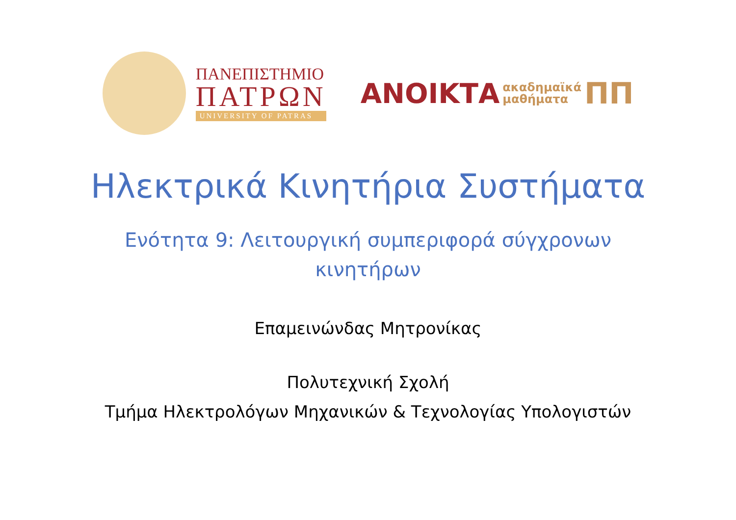ΠΑΝΕΠΙΣΤΗΜΙΟ
ΠΑΤΡΩΝ
UNIVERSITY OF PATRAS
ΑΝΟΙΚΤΑ
ακαδημαϊκά
μαθήματα
ΠΠ
Ηλεκτρικά Κινητήρια Συστήματα
Ενότητα 9: Λειτουργική συμπεριφορά σύγχρονων
κινητήρων
Επαμεινώνδας Μητρονίκας
Πολυτεχνική Σχολή
Τμήμα Ηλεκτρολόγων Μηχανικών & Τεχνολογίας Υπολογιστών